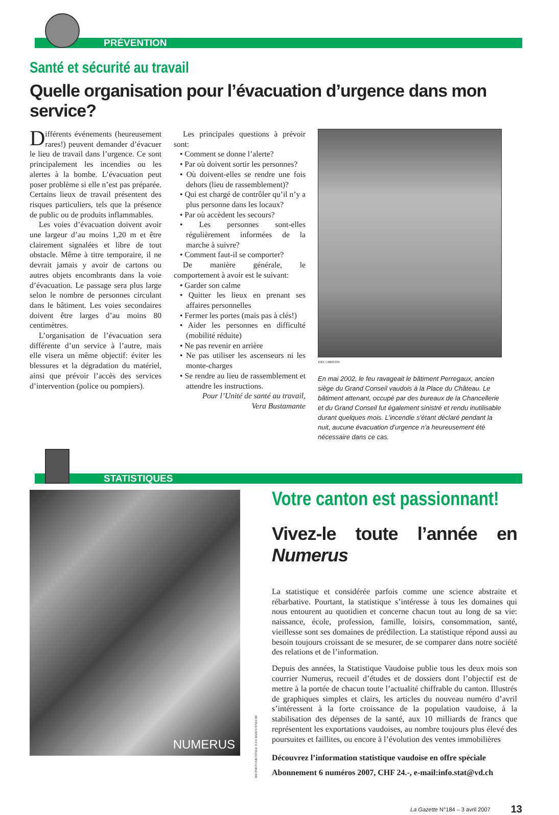PRÉVENTION
Santé et sécurité au travail
Quelle organisation pour l’évacuation d’urgence dans mon service?
Différents événements (heureusement rares!) peuvent demander d’évacuer le lieu de travail dans l’urgence. Ce sont principalement les incendies ou les alertes à la bombe. L’évacuation peut poser problème si elle n’est pas préparée. Certains lieux de travail présentent des risques particuliers, tels que la présence de public ou de produits inflammables.
Les voies d’évacuation doivent avoir une largeur d’au moins 1,20 m et être clairement signalées et libre de tout obstacle. Même à titre temporaire, il ne devrait jamais y avoir de cartons ou autres objets encombrants dans la voie d’évacuation. Le passage sera plus large selon le nombre de personnes circulant dans le bâtiment. Les voies secondaires doivent être larges d’au moins 80 centimètres.
L’organisation de l’évacuation sera différente d’un service à l’autre, mais elle visera un même objectif: éviter les blessures et la dégradation du matériel, ainsi que prévoir l’accès des services d’intervention (police ou pompiers).
Les principales questions à prévoir sont:
• Comment se donne l’alerte?
• Par où doivent sortir les personnes?
• Où doivent-elles se rendre une fois dehors (lieu de rassemblement)?
• Qui est chargé de contrôler qu’il n’y a plus personne dans les locaux?
• Par où accèdent les secours?
• Les personnes sont-elles régulièrement informées de la marche à suivre?
• Comment faut-il se comporter?
De manière générale, le comportement à avoir est le suivant:
• Garder son calme
• Quitter les lieux en prenant ses affaires personnelles
• Fermer les portes (mais pas à clés!)
• Aider les personnes en difficulté (mobilité réduite)
• Ne pas revenir en arrière
• Ne pas utiliser les ascenseurs ni les monte-charges
• Se rendre au lieu de rassemblement et attendre les instructions.
Pour l’Unité de santé au travail,
Vera Bustamante
JOEL CHRISTIN
En mai 2002, le feu ravageait le bâtiment Perregaux, ancien siège du Grand Conseil vaudois à la Place du Château. Le bâtiment attenant, occupé par des bureaux de la Chancellerie et du Grand Conseil fut également sinistré et rendu inutilisable durant quelques mois. L’incendie s’étant déclaré pendant la nuit, aucune évacuation d’urgence n’a heureusement été nécessaire dans ce cas.
STATISTIQUES
NUMERUS
BIC/PHOTOMONTAGE D.DE BARDONNECHE
Votre canton est passionnant!
Vivez-le toute l’année en Numerus
La statistique et considérée parfois comme une science abstraite et rébarbative. Pourtant, la statistique s’intéresse à tous les domaines qui nous entourent au quotidien et concerne chacun tout au long de sa vie: naissance, école, profession, famille, loisirs, consommation, santé, vieillesse sont ses domaines de prédilection. La statistique répond aussi au besoin toujours croissant de se mesurer, de se comparer dans notre société des relations et de l’information.
Depuis des années, la Statistique Vaudoise publie tous les deux mois son courrier Numerus, recueil d’études et de dossiers dont l’objectif est de mettre à la portée de chacun toute l’actualité chiffrable du canton. Illustrés de graphiques simples et clairs, les articles du nouveau numéro d’avril s’intéressent à la forte croissance de la population vaudoise, à la stabilisation des dépenses de la santé, aux 10 milliards de francs que représentent les exportations vaudoises, au nombre toujours plus élevé des poursuites et faillites, ou encore à l’évolution des ventes immobilières
Découvrez l’information statistique vaudoise en offre spéciale
Abonnement 6 numéros 2007, CHF 24.-, e-mail:info.stat@vd.ch
La Gazette N°184 – 3 avril 2007 13